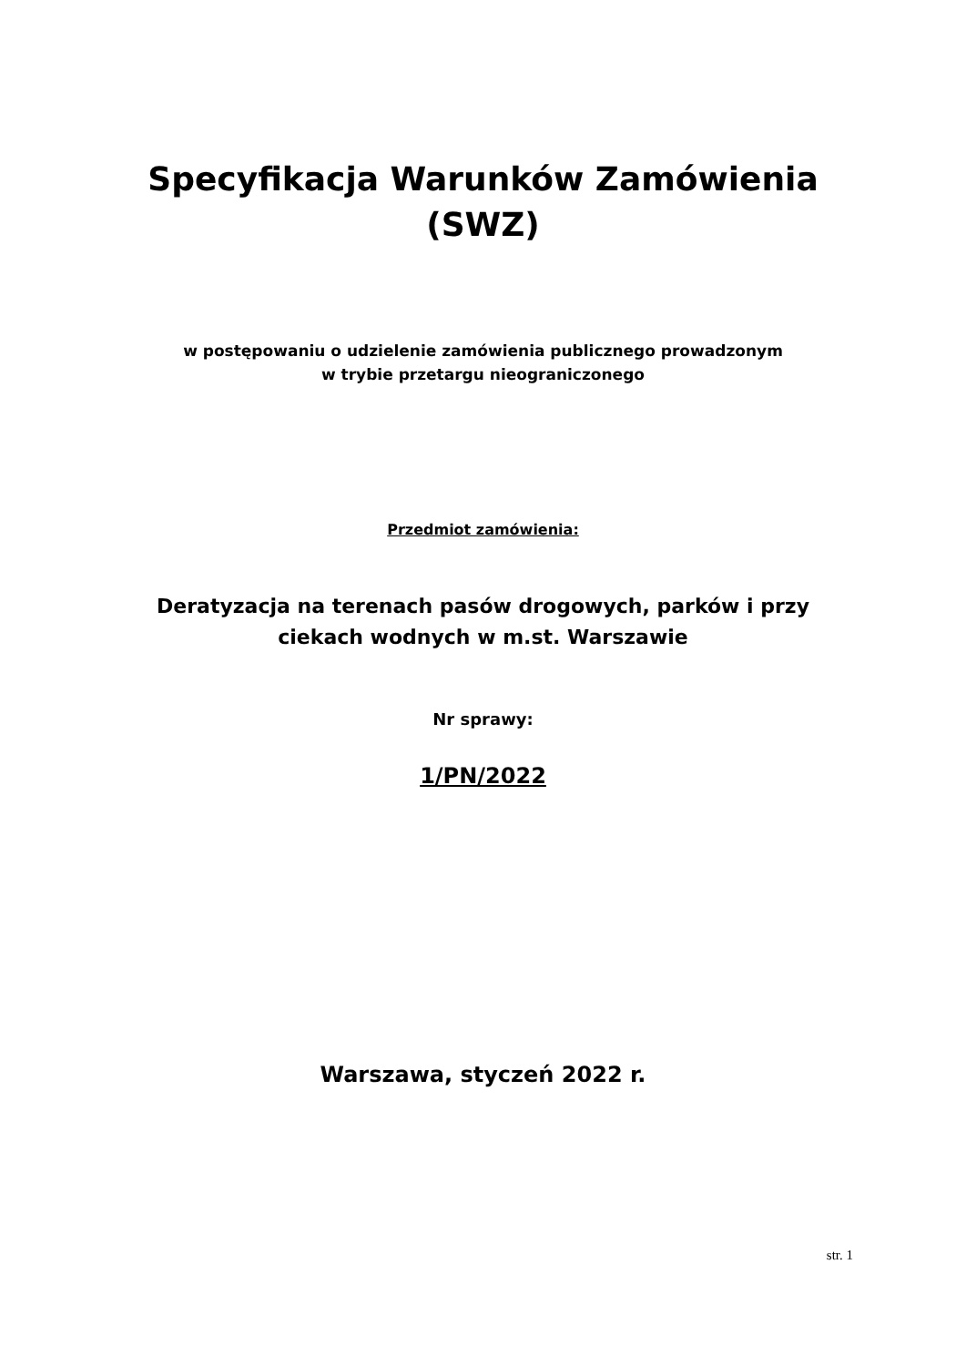Specyfikacja Warunków Zamówienia
(SWZ)
w postępowaniu o udzielenie zamówienia publicznego prowadzonym
w trybie przetargu nieograniczonego
Przedmiot zamówienia:
Deratyzacja na terenach pasów drogowych, parków i przy
ciekach wodnych w m.st. Warszawie
Nr sprawy:
1/PN/2022
Warszawa, styczeń 2022 r.
str. 1